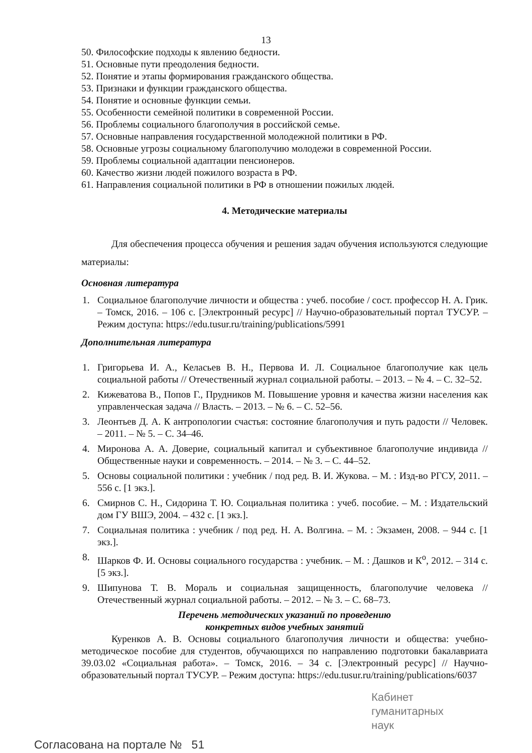13
50. Философские подходы к явлению бедности.
51. Основные пути преодоления бедности.
52. Понятие и этапы формирования гражданского общества.
53. Признаки и функции гражданского общества.
54. Понятие и основные функции семьи.
55. Особенности семейной политики в современной России.
56. Проблемы социального благополучия в российской семье.
57. Основные направления государственной молодежной политики в РФ.
58. Основные угрозы социальному благополучию молодежи в современной России.
59. Проблемы социальной адаптации пенсионеров.
60. Качество жизни людей пожилого возраста в РФ.
61. Направления социальной политики в РФ в отношении пожилых людей.
4. Методические материалы
Для обеспечения процесса обучения и решения задач обучения используются следующие материалы:
Основная литература
1. Социальное благополучие личности и общества : учеб. пособие / сост. профессор Н. А. Грик. – Томск, 2016. – 106 с. [Электронный ресурс] // Научно-образовательный портал ТУСУР. – Режим доступа: https://edu.tusur.ru/training/publications/5991
Дополнительная литература
1. Григорьева И. А., Келасьев В. Н., Первова И. Л. Социальное благополучие как цель социальной работы // Отечественный журнал социальной работы. – 2013. – № 4. – С. 32–52.
2. Кижеватова В., Попов Г., Прудников М. Повышение уровня и качества жизни населения как управленческая задача // Власть. – 2013. – № 6. – С. 52–56.
3. Леонтьев Д. А. К антропологии счастья: состояние благополучия и путь радости // Человек. – 2011. – № 5. – С. 34–46.
4. Миронова А. А. Доверие, социальный капитал и субъективное благополучие индивида // Общественные науки и современность. – 2014. – № 3. – С. 44–52.
5. Основы социальной политики : учебник / под ред. В. И. Жукова. – М. : Изд-во РГСУ, 2011. – 556 с. [1 экз.].
6. Смирнов С. Н., Сидорина Т. Ю. Социальная политика : учеб. пособие. – М. : Издательский дом ГУ ВШЭ, 2004. – 432 с. [1 экз.].
7. Социальная политика : учебник / под ред. Н. А. Волгина. – М. : Экзамен, 2008. – 944 с. [1 экз.].
8. Шарков Ф. И. Основы социального государства : учебник. – М. : Дашков и К<sup>о</sup>, 2012. – 314 с. [5 экз.].
9. Шипунова Т. В. Мораль и социальная защищенность, благополучие человека // Отечественный журнал социальной работы. – 2012. – № 3. – С. 68–73.
Перечень методических указаний по проведению
конкретных видов учебных занятий
Куренков А. В. Основы социального благополучия личности и общества: учебно-методическое пособие для студентов, обучающихся по направлению подготовки бакалавриата 39.03.02 «Социальная работа». – Томск, 2016. – 34 с. [Электронный ресурс] // Научно-образовательный портал ТУСУР. – Режим доступа: https://edu.tusur.ru/training/publications/6037
Кабинет
гуманитарных
наук
Согласована на портале № 51